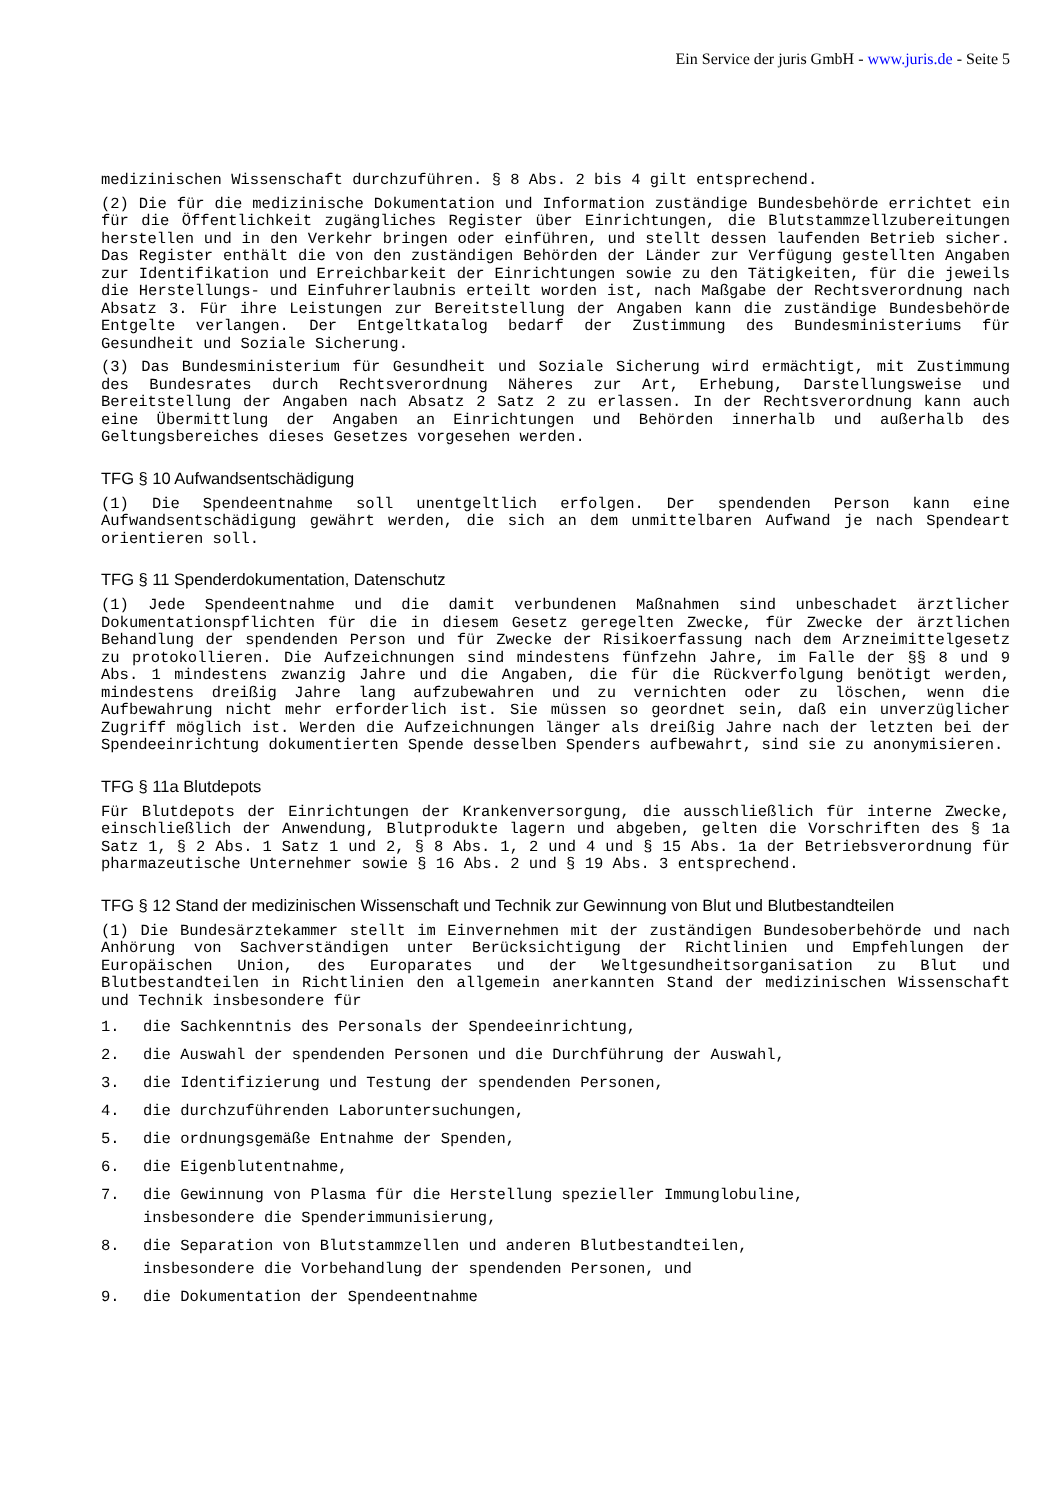Ein Service der juris GmbH - www.juris.de - Seite 5
medizinischen Wissenschaft durchzuführen. § 8 Abs. 2 bis 4 gilt entsprechend.
(2) Die für die medizinische Dokumentation und Information zuständige Bundesbehörde errichtet ein für die Öffentlichkeit zugängliches Register über Einrichtungen, die Blutstammzellzubereitungen herstellen und in den Verkehr bringen oder einführen, und stellt dessen laufenden Betrieb sicher. Das Register enthält die von den zuständigen Behörden der Länder zur Verfügung gestellten Angaben zur Identifikation und Erreichbarkeit der Einrichtungen sowie zu den Tätigkeiten, für die jeweils die Herstellungs- und Einfuhrerlaubnis erteilt worden ist, nach Maßgabe der Rechtsverordnung nach Absatz 3. Für ihre Leistungen zur Bereitstellung der Angaben kann die zuständige Bundesbehörde Entgelte verlangen. Der Entgeltkatalog bedarf der Zustimmung des Bundesministeriums für Gesundheit und Soziale Sicherung.
(3) Das Bundesministerium für Gesundheit und Soziale Sicherung wird ermächtigt, mit Zustimmung des Bundesrates durch Rechtsverordnung Näheres zur Art, Erhebung, Darstellungsweise und Bereitstellung der Angaben nach Absatz 2 Satz 2 zu erlassen. In der Rechtsverordnung kann auch eine Übermittlung der Angaben an Einrichtungen und Behörden innerhalb und außerhalb des Geltungsbereiches dieses Gesetzes vorgesehen werden.
TFG § 10 Aufwandsentschädigung
(1) Die Spendeentnahme soll unentgeltlich erfolgen. Der spendenden Person kann eine Aufwandsentschädigung gewährt werden, die sich an dem unmittelbaren Aufwand je nach Spendeart orientieren soll.
TFG § 11 Spenderdokumentation, Datenschutz
(1) Jede Spendeentnahme und die damit verbundenen Maßnahmen sind unbeschadet ärztlicher Dokumentationspflichten für die in diesem Gesetz geregelten Zwecke, für Zwecke der ärztlichen Behandlung der spendenden Person und für Zwecke der Risikoerfassung nach dem Arzneimittelgesetz zu protokollieren. Die Aufzeichnungen sind mindestens fünfzehn Jahre, im Falle der §§ 8 und 9 Abs. 1 mindestens zwanzig Jahre und die Angaben, die für die Rückverfolgung benötigt werden, mindestens dreißig Jahre lang aufzubewahren und zu vernichten oder zu löschen, wenn die Aufbewahrung nicht mehr erforderlich ist. Sie müssen so geordnet sein, daß ein unverzüglicher Zugriff möglich ist. Werden die Aufzeichnungen länger als dreißig Jahre nach der letzten bei der Spendeeinrichtung dokumentierten Spende desselben Spenders aufbewahrt, sind sie zu anonymisieren.
TFG § 11a Blutdepots
Für Blutdepots der Einrichtungen der Krankenversorgung, die ausschließlich für interne Zwecke, einschließlich der Anwendung, Blutprodukte lagern und abgeben, gelten die Vorschriften des § 1a Satz 1, § 2 Abs. 1 Satz 1 und 2, § 8 Abs. 1, 2 und 4 und § 15 Abs. 1a der Betriebsverordnung für pharmazeutische Unternehmer sowie § 16 Abs. 2 und § 19 Abs. 3 entsprechend.
TFG § 12 Stand der medizinischen Wissenschaft und Technik zur Gewinnung von Blut und Blutbestandteilen
(1) Die Bundesärztekammer stellt im Einvernehmen mit der zuständigen Bundesoberbehörde und nach Anhörung von Sachverständigen unter Berücksichtigung der Richtlinien und Empfehlungen der Europäischen Union, des Europarates und der Weltgesundheitsorganisation zu Blut und Blutbestandteilen in Richtlinien den allgemein anerkannten Stand der medizinischen Wissenschaft und Technik insbesondere für
1. die Sachkenntnis des Personals der Spendeeinrichtung,
2. die Auswahl der spendenden Personen und die Durchführung der Auswahl,
3. die Identifizierung und Testung der spendenden Personen,
4. die durchzuführenden Laboruntersuchungen,
5. die ordnungsgemäße Entnahme der Spenden,
6. die Eigenblutentnahme,
7. die Gewinnung von Plasma für die Herstellung spezieller Immunglobuline,
insbesondere die Spenderimmunisierung,
8. die Separation von Blutstammzellen und anderen Blutbestandteilen,
insbesondere die Vorbehandlung der spendenden Personen, und
9. die Dokumentation der Spendeentnahme